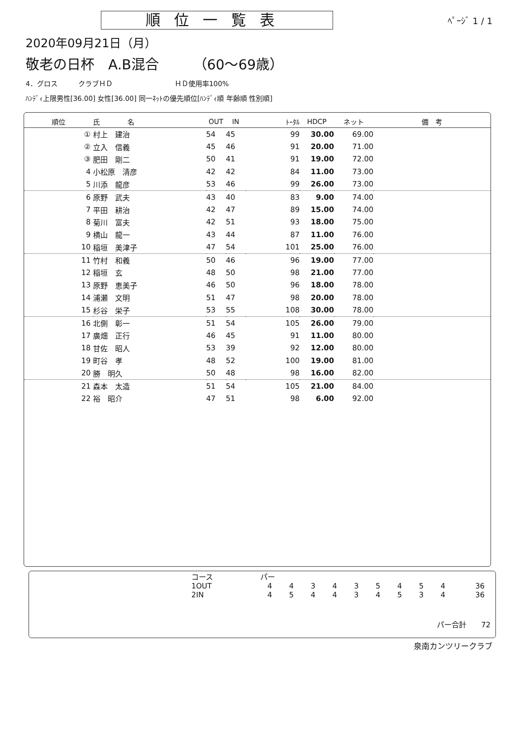順位一覧表
ﾍﾟｰｼﾞ 1 / 1
2020年09月21日（月）
敬老の日杯　A.B混合　　　（60～69歳）
4．グロス　　　クラブＨＤ　　　　　　　　　ＨＤ使用率100%
ﾊﾝﾃﾞｨ上限男性[36.00] 女性[36.00] 同一ﾈｯﾄの優先順位[ﾊﾝﾃﾞｨ順 年齢順 性別順]
| 順位 | 氏 名 | OUT | IN | ﾄｰﾀﾙ | HDCP | ネット | 備 考 |
| --- | --- | --- | --- | --- | --- | --- | --- |
| ① | 村上 建治 | 54 | 45 | 99 | 30.00 | 69.00 | |
| ② | 立入 信義 | 45 | 46 | 91 | 20.00 | 71.00 | |
| ③ | 肥田 剛二 | 50 | 41 | 91 | 19.00 | 72.00 | |
| 4 | 小松原 清彦 | 42 | 42 | 84 | 11.00 | 73.00 | |
| 5 | 川添 龍彦 | 53 | 46 | 99 | 26.00 | 73.00 | |
| 6 | 原野 武夫 | 43 | 40 | 83 | 9.00 | 74.00 | |
| 7 | 平田 耕治 | 42 | 47 | 89 | 15.00 | 74.00 | |
| 8 | 菊川 富夫 | 42 | 51 | 93 | 18.00 | 75.00 | |
| 9 | 横山 龍一 | 43 | 44 | 87 | 11.00 | 76.00 | |
| 10 | 稲垣 美津子 | 47 | 54 | 101 | 25.00 | 76.00 | |
| 11 | 竹村 和義 | 50 | 46 | 96 | 19.00 | 77.00 | |
| 12 | 稲垣 玄 | 48 | 50 | 98 | 21.00 | 77.00 | |
| 13 | 原野 恵美子 | 46 | 50 | 96 | 18.00 | 78.00 | |
| 14 | 浦瀬 文明 | 51 | 47 | 98 | 20.00 | 78.00 | |
| 15 | 杉谷 栄子 | 53 | 55 | 108 | 30.00 | 78.00 | |
| 16 | 北側 彰一 | 51 | 54 | 105 | 26.00 | 79.00 | |
| 17 | 廣畑 正行 | 46 | 45 | 91 | 11.00 | 80.00 | |
| 18 | 甘佐 昭人 | 53 | 39 | 92 | 12.00 | 80.00 | |
| 19 | 町谷 孝 | 48 | 52 | 100 | 19.00 | 81.00 | |
| 20 | 勝 明久 | 50 | 48 | 98 | 16.00 | 82.00 | |
| 21 | 森本 太造 | 51 | 54 | 105 | 21.00 | 84.00 | |
| 22 | 裕 昭介 | 47 | 51 | 98 | 6.00 | 92.00 | |
| コース | パー | | | | | | | | | |
| 1OUT | 4 | 4 | 3 | 4 | 3 | 5 | 4 | 5 | 4 | 36 |
| 2IN | 4 | 5 | 4 | 4 | 3 | 4 | 5 | 3 | 4 | 36 |
パー合計　　72
泉南カンツリークラブ